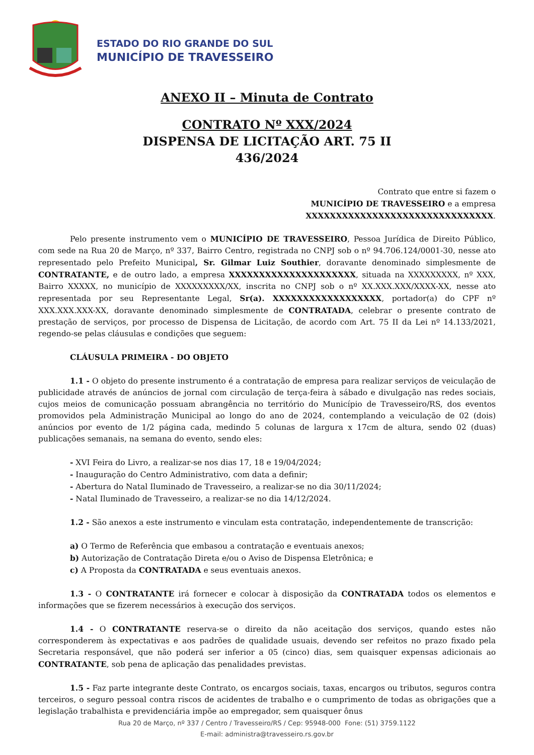ESTADO DO RIO GRANDE DO SUL
MUNICÍPIO DE TRAVESSEIRO
ANEXO II – Minuta de Contrato
CONTRATO Nº XXX/2024
DISPENSA DE LICITAÇÃO ART. 75 II
436/2024
Contrato que entre si fazem o
MUNICÍPIO DE TRAVESSEIRO e a empresa
XXXXXXXXXXXXXXXXXXXXXXXXXXXXXXX.
Pelo presente instrumento vem o MUNICÍPIO DE TRAVESSEIRO, Pessoa Jurídica de Direito Público, com sede na Rua 20 de Março, nº 337, Bairro Centro, registrada no CNPJ sob o nº 94.706.124/0001-30, nesse ato representado pelo Prefeito Municipal, Sr. Gilmar Luiz Southier, doravante denominado simplesmente de CONTRATANTE, e de outro lado, a empresa XXXXXXXXXXXXXXXXXXXXX, situada na XXXXXXXXX, nº XXX, Bairro XXXXX, no município de XXXXXXXXX/XX, inscrita no CNPJ sob o nº XX.XXX.XXX/XXXX-XX, nesse ato representada por seu Representante Legal, Sr(a). XXXXXXXXXXXXXXXXXX, portador(a) do CPF nº XXX.XXX.XXX-XX, doravante denominado simplesmente de CONTRATADA, celebrar o presente contrato de prestação de serviços, por processo de Dispensa de Licitação, de acordo com Art. 75 II da Lei nº 14.133/2021, regendo-se pelas cláusulas e condições que seguem:
CLÁUSULA PRIMEIRA - DO OBJETO
1.1 - O objeto do presente instrumento é a contratação de empresa para realizar serviços de veiculação de publicidade através de anúncios de jornal com circulação de terça-feira à sábado e divulgação nas redes sociais, cujos meios de comunicação possuam abrangência no território do Município de Travesseiro/RS, dos eventos promovidos pela Administração Municipal ao longo do ano de 2024, contemplando a veiculação de 02 (dois) anúncios por evento de 1/2 página cada, medindo 5 colunas de largura x 17cm de altura, sendo 02 (duas) publicações semanais, na semana do evento, sendo eles:
- XVI Feira do Livro, a realizar-se nos dias 17, 18 e 19/04/2024;
- Inauguração do Centro Administrativo, com data a definir;
- Abertura do Natal Iluminado de Travesseiro, a realizar-se no dia 30/11/2024;
- Natal Iluminado de Travesseiro, a realizar-se no dia 14/12/2024.
1.2 - São anexos a este instrumento e vinculam esta contratação, independentemente de transcrição:
a) O Termo de Referência que embasou a contratação e eventuais anexos;
b) Autorização de Contratação Direta e/ou o Aviso de Dispensa Eletrônica; e
c) A Proposta da CONTRATADA e seus eventuais anexos.
1.3 - O CONTRATANTE irá fornecer e colocar à disposição da CONTRATADA todos os elementos e informações que se fizerem necessários à execução dos serviços.
1.4 - O CONTRATANTE reserva-se o direito da não aceitação dos serviços, quando estes não corresponderem às expectativas e aos padrões de qualidade usuais, devendo ser refeitos no prazo fixado pela Secretaria responsável, que não poderá ser inferior a 05 (cinco) dias, sem quaisquer expensas adicionais ao CONTRATANTE, sob pena de aplicação das penalidades previstas.
1.5 - Faz parte integrante deste Contrato, os encargos sociais, taxas, encargos ou tributos, seguros contra terceiros, o seguro pessoal contra riscos de acidentes de trabalho e o cumprimento de todas as obrigações que a legislação trabalhista e previdenciária impõe ao empregador, sem quaisquer ônus
Rua 20 de Março, nº 337 / Centro / Travesseiro/RS / Cep: 95948-000 Fone: (51) 3759.1122
E-mail: administra@travesseiro.rs.gov.br